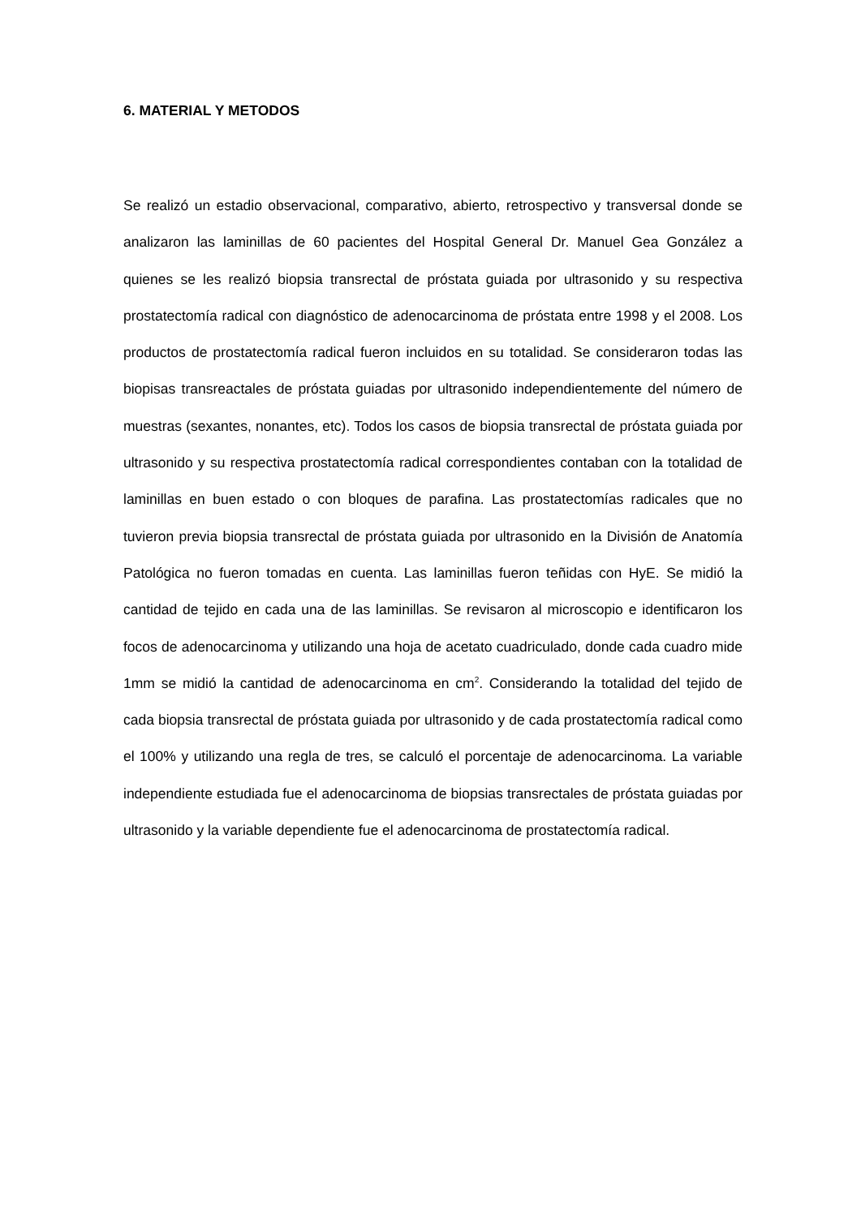6. MATERIAL Y METODOS
Se realizó un estadio observacional, comparativo, abierto, retrospectivo y transversal donde se analizaron las laminillas de 60 pacientes del Hospital General Dr. Manuel Gea González a quienes se les realizó biopsia transrectal de próstata guiada por ultrasonido y su respectiva prostatectomía radical con diagnóstico de adenocarcinoma de próstata entre 1998 y el 2008. Los productos de prostatectomía radical fueron incluidos en su totalidad. Se consideraron todas las biopisas transreactales de próstata guiadas por ultrasonido independientemente del número de muestras (sexantes, nonantes, etc). Todos los casos de biopsia transrectal de próstata guiada por ultrasonido y su respectiva prostatectomía radical correspondientes contaban con la totalidad de laminillas en buen estado o con bloques de parafina. Las prostatectomías radicales que no tuvieron previa biopsia transrectal de próstata guiada por ultrasonido en la División de Anatomía Patológica no fueron tomadas en cuenta. Las laminillas fueron teñidas con HyE. Se midió la cantidad de tejido en cada una de las laminillas. Se revisaron al microscopio e identificaron los focos de adenocarcinoma y utilizando una hoja de acetato cuadriculado, donde cada cuadro mide 1mm se midió la cantidad de adenocarcinoma en cm<sup>2</sup>. Considerando la totalidad del tejido de cada biopsia transrectal de próstata guiada por ultrasonido y de cada prostatectomía radical como el 100% y utilizando una regla de tres, se calculó el porcentaje de adenocarcinoma. La variable independiente estudiada fue el adenocarcinoma de biopsias transrectales de próstata guiadas por ultrasonido y la variable dependiente fue el adenocarcinoma de prostatectomía radical.